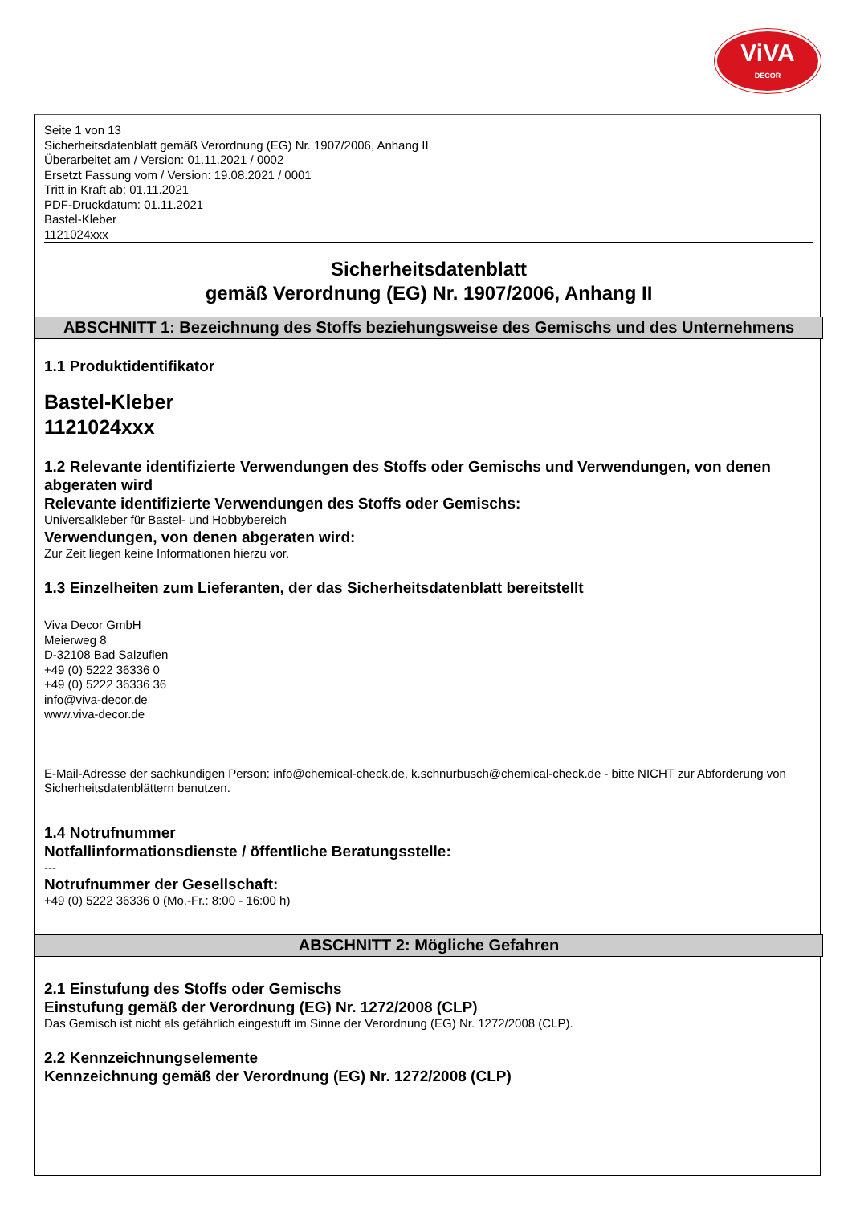ViVA
DECOR
Seite 1 von 13
Sicherheitsdatenblatt gemäß Verordnung (EG) Nr. 1907/2006, Anhang II
Überarbeitet am / Version: 01.11.2021 / 0002
Ersetzt Fassung vom / Version: 19.08.2021 / 0001
Tritt in Kraft ab: 01.11.2021
PDF-Druckdatum: 01.11.2021
Bastel-Kleber
1121024xxx
Sicherheitsdatenblatt
gemäß Verordnung (EG) Nr. 1907/2006, Anhang II
ABSCHNITT 1: Bezeichnung des Stoffs beziehungsweise des Gemischs und des Unternehmens
1.1 Produktidentifikator
Bastel-Kleber
1121024xxx
1.2 Relevante identifizierte Verwendungen des Stoffs oder Gemischs und Verwendungen, von denen abgeraten wird
Relevante identifizierte Verwendungen des Stoffs oder Gemischs:
Universalkleber für Bastel- und Hobbybereich
Verwendungen, von denen abgeraten wird:
Zur Zeit liegen keine Informationen hierzu vor.
1.3 Einzelheiten zum Lieferanten, der das Sicherheitsdatenblatt bereitstellt
Viva Decor GmbH
Meierweg 8
D-32108 Bad Salzuflen
+49 (0) 5222 36336 0
+49 (0) 5222 36336 36
info@viva-decor.de
www.viva-decor.de
E-Mail-Adresse der sachkundigen Person: info@chemical-check.de, k.schnurbusch@chemical-check.de - bitte NICHT zur Abforderung von Sicherheitsdatenblättern benutzen.
1.4 Notrufnummer
Notfallinformationsdienste / öffentliche Beratungsstelle:
---
Notrufnummer der Gesellschaft:
+49 (0) 5222 36336 0 (Mo.-Fr.: 8:00 - 16:00 h)
ABSCHNITT 2: Mögliche Gefahren
2.1 Einstufung des Stoffs oder Gemischs
Einstufung gemäß der Verordnung (EG) Nr. 1272/2008 (CLP)
Das Gemisch ist nicht als gefährlich eingestuft im Sinne der Verordnung (EG) Nr. 1272/2008 (CLP).
2.2 Kennzeichnungselemente
Kennzeichnung gemäß der Verordnung (EG) Nr. 1272/2008 (CLP)